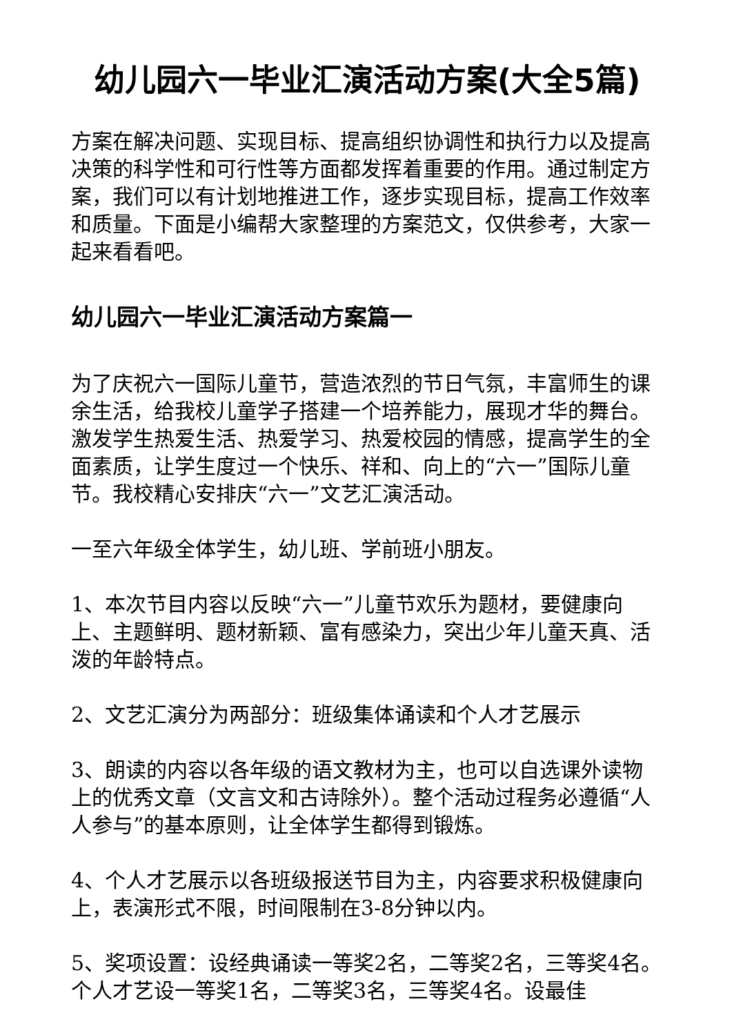幼儿园六一毕业汇演活动方案(大全5篇)
方案在解决问题、实现目标、提高组织协调性和执行力以及提高决策的科学性和可行性等方面都发挥着重要的作用。通过制定方案，我们可以有计划地推进工作，逐步实现目标，提高工作效率和质量。下面是小编帮大家整理的方案范文，仅供参考，大家一起来看看吧。
幼儿园六一毕业汇演活动方案篇一
为了庆祝六一国际儿童节，营造浓烈的节日气氛，丰富师生的课余生活，给我校儿童学子搭建一个培养能力，展现才华的舞台。激发学生热爱生活、热爱学习、热爱校园的情感，提高学生的全面素质，让学生度过一个快乐、祥和、向上的“六一”国际儿童节。我校精心安排庆“六一”文艺汇演活动。
一至六年级全体学生，幼儿班、学前班小朋友。
1、本次节目内容以反映“六一”儿童节欢乐为题材，要健康向上、主题鲜明、题材新颖、富有感染力，突出少年儿童天真、活泼的年龄特点。
2、文艺汇演分为两部分：班级集体诵读和个人才艺展示
3、朗读的内容以各年级的语文教材为主，也可以自选课外读物上的优秀文章（文言文和古诗除外）。整个活动过程务必遵循“人人参与”的基本原则，让全体学生都得到锻炼。
4、个人才艺展示以各班级报送节目为主，内容要求积极健康向上，表演形式不限，时间限制在3-8分钟以内。
5、奖项设置：设经典诵读一等奖2名，二等奖2名，三等奖4名。个人才艺设一等奖1名，二等奖3名，三等奖4名。设最佳